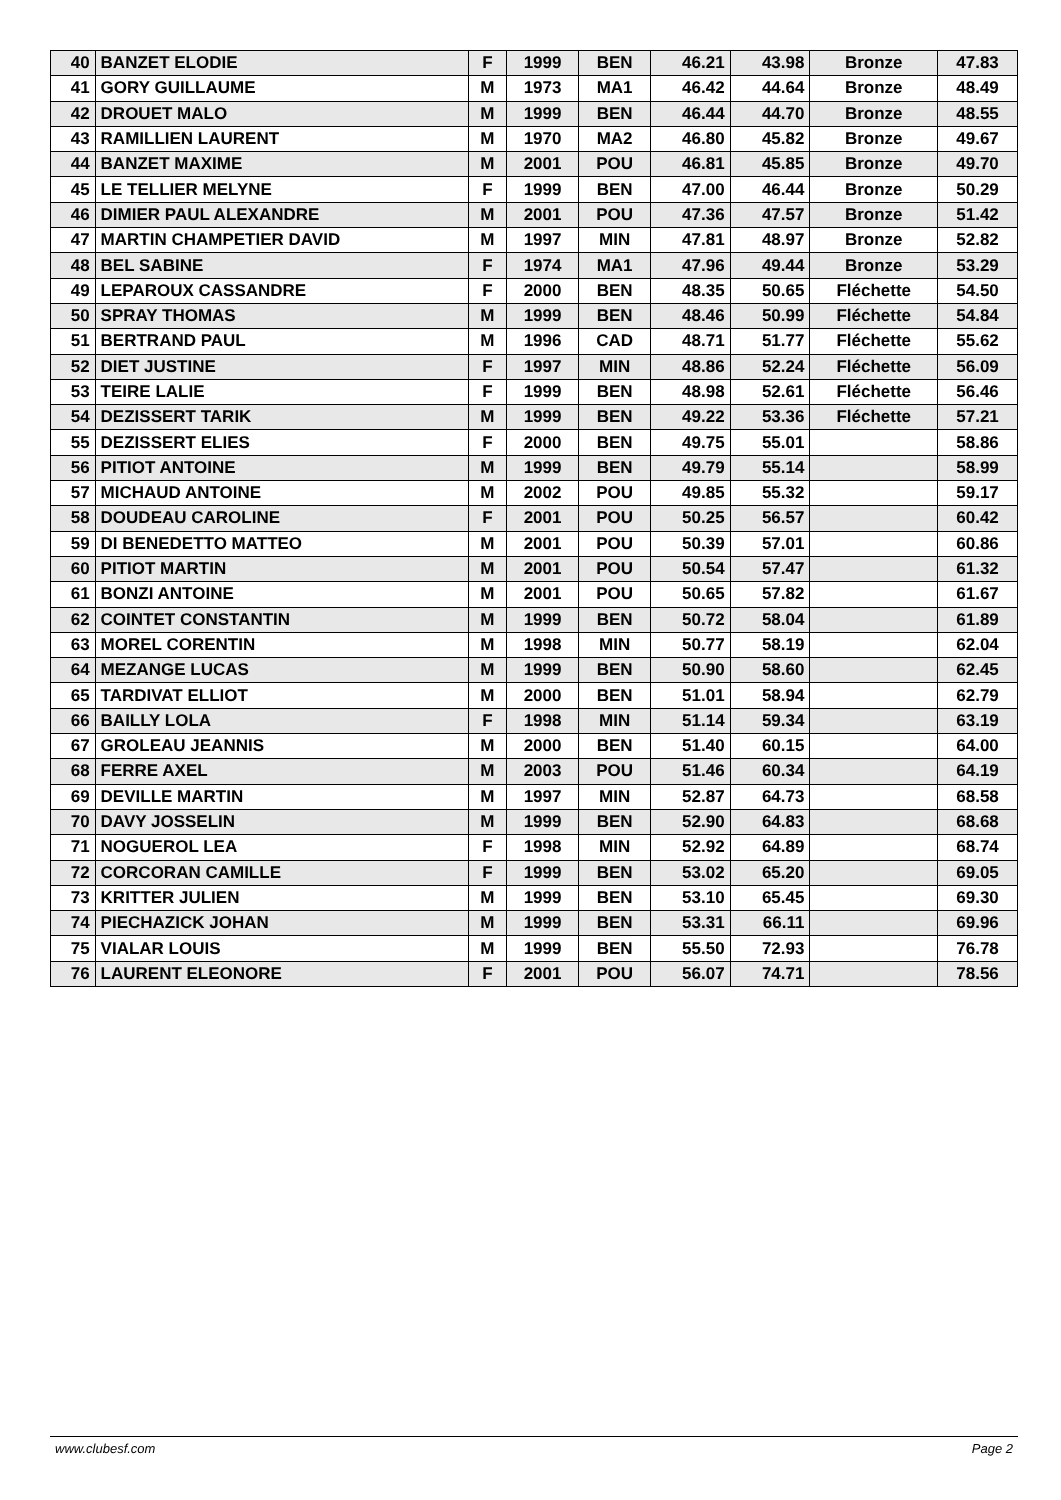| 40 | BANZET ELODIE | F | 1999 | BEN | 46.21 | 43.98 | Bronze | 47.83 |
| 41 | GORY GUILLAUME | M | 1973 | MA1 | 46.42 | 44.64 | Bronze | 48.49 |
| 42 | DROUET MALO | M | 1999 | BEN | 46.44 | 44.70 | Bronze | 48.55 |
| 43 | RAMILLIEN LAURENT | M | 1970 | MA2 | 46.80 | 45.82 | Bronze | 49.67 |
| 44 | BANZET MAXIME | M | 2001 | POU | 46.81 | 45.85 | Bronze | 49.70 |
| 45 | LE TELLIER MELYNE | F | 1999 | BEN | 47.00 | 46.44 | Bronze | 50.29 |
| 46 | DIMIER PAUL ALEXANDRE | M | 2001 | POU | 47.36 | 47.57 | Bronze | 51.42 |
| 47 | MARTIN CHAMPETIER DAVID | M | 1997 | MIN | 47.81 | 48.97 | Bronze | 52.82 |
| 48 | BEL SABINE | F | 1974 | MA1 | 47.96 | 49.44 | Bronze | 53.29 |
| 49 | LEPAROUX CASSANDRE | F | 2000 | BEN | 48.35 | 50.65 | Fléchette | 54.50 |
| 50 | SPRAY THOMAS | M | 1999 | BEN | 48.46 | 50.99 | Fléchette | 54.84 |
| 51 | BERTRAND PAUL | M | 1996 | CAD | 48.71 | 51.77 | Fléchette | 55.62 |
| 52 | DIET JUSTINE | F | 1997 | MIN | 48.86 | 52.24 | Fléchette | 56.09 |
| 53 | TEIRE LALIE | F | 1999 | BEN | 48.98 | 52.61 | Fléchette | 56.46 |
| 54 | DEZISSERT TARIK | M | 1999 | BEN | 49.22 | 53.36 | Fléchette | 57.21 |
| 55 | DEZISSERT ELIES | F | 2000 | BEN | 49.75 | 55.01 | | 58.86 |
| 56 | PITIOT ANTOINE | M | 1999 | BEN | 49.79 | 55.14 | | 58.99 |
| 57 | MICHAUD ANTOINE | M | 2002 | POU | 49.85 | 55.32 | | 59.17 |
| 58 | DOUDEAU CAROLINE | F | 2001 | POU | 50.25 | 56.57 | | 60.42 |
| 59 | DI BENEDETTO MATTEO | M | 2001 | POU | 50.39 | 57.01 | | 60.86 |
| 60 | PITIOT MARTIN | M | 2001 | POU | 50.54 | 57.47 | | 61.32 |
| 61 | BONZI ANTOINE | M | 2001 | POU | 50.65 | 57.82 | | 61.67 |
| 62 | COINTET CONSTANTIN | M | 1999 | BEN | 50.72 | 58.04 | | 61.89 |
| 63 | MOREL CORENTIN | M | 1998 | MIN | 50.77 | 58.19 | | 62.04 |
| 64 | MEZANGE LUCAS | M | 1999 | BEN | 50.90 | 58.60 | | 62.45 |
| 65 | TARDIVAT ELLIOT | M | 2000 | BEN | 51.01 | 58.94 | | 62.79 |
| 66 | BAILLY LOLA | F | 1998 | MIN | 51.14 | 59.34 | | 63.19 |
| 67 | GROLEAU JEANNIS | M | 2000 | BEN | 51.40 | 60.15 | | 64.00 |
| 68 | FERRE AXEL | M | 2003 | POU | 51.46 | 60.34 | | 64.19 |
| 69 | DEVILLE MARTIN | M | 1997 | MIN | 52.87 | 64.73 | | 68.58 |
| 70 | DAVY JOSSELIN | M | 1999 | BEN | 52.90 | 64.83 | | 68.68 |
| 71 | NOGUEROL LEA | F | 1998 | MIN | 52.92 | 64.89 | | 68.74 |
| 72 | CORCORAN CAMILLE | F | 1999 | BEN | 53.02 | 65.20 | | 69.05 |
| 73 | KRITTER JULIEN | M | 1999 | BEN | 53.10 | 65.45 | | 69.30 |
| 74 | PIECHAZICK JOHAN | M | 1999 | BEN | 53.31 | 66.11 | | 69.96 |
| 75 | VIALAR LOUIS | M | 1999 | BEN | 55.50 | 72.93 | | 76.78 |
| 76 | LAURENT ELEONORE | F | 2001 | POU | 56.07 | 74.71 | | 78.56 |
www.clubesf.com Page 2